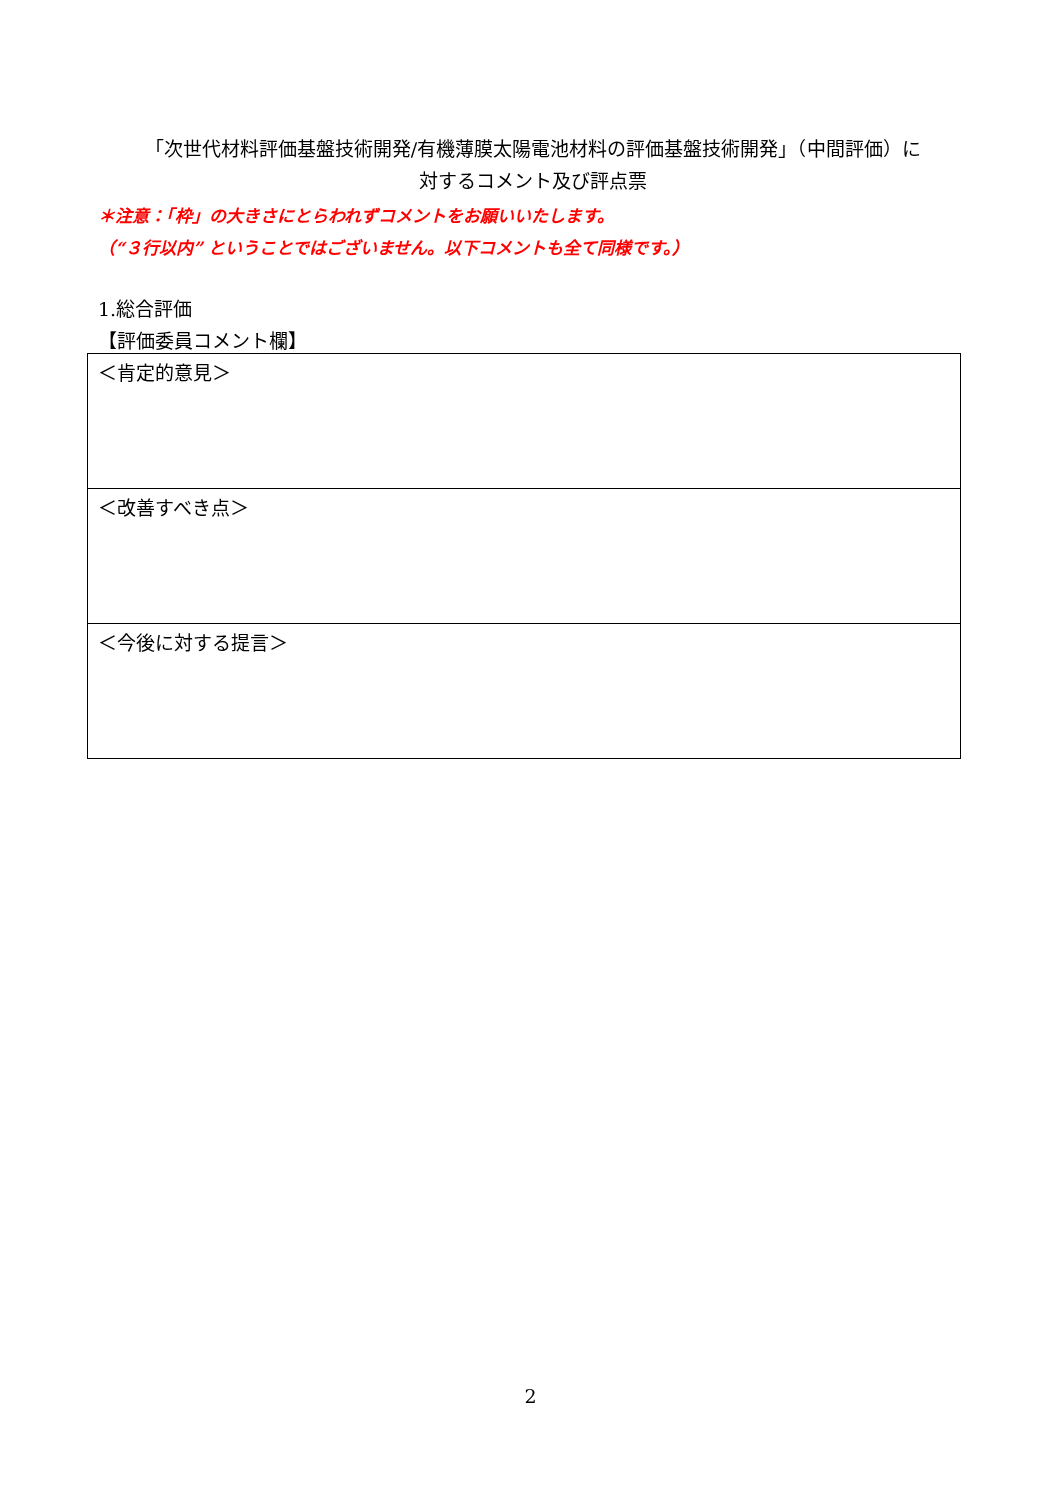「次世代材料評価基盤技術開発/有機薄膜太陽電池材料の評価基盤技術開発」（中間評価）に
対するコメント及び評点票
＊注意：「枠」の大きさにとらわれずコメントをお願いいたします。
（“３行以内” ということではございません。以下コメントも全て同様です。）
1.総合評価
【評価委員コメント欄】
| ＜肯定的意見＞ |
| ＜改善すべき点＞ |
| ＜今後に対する提言＞ |
2